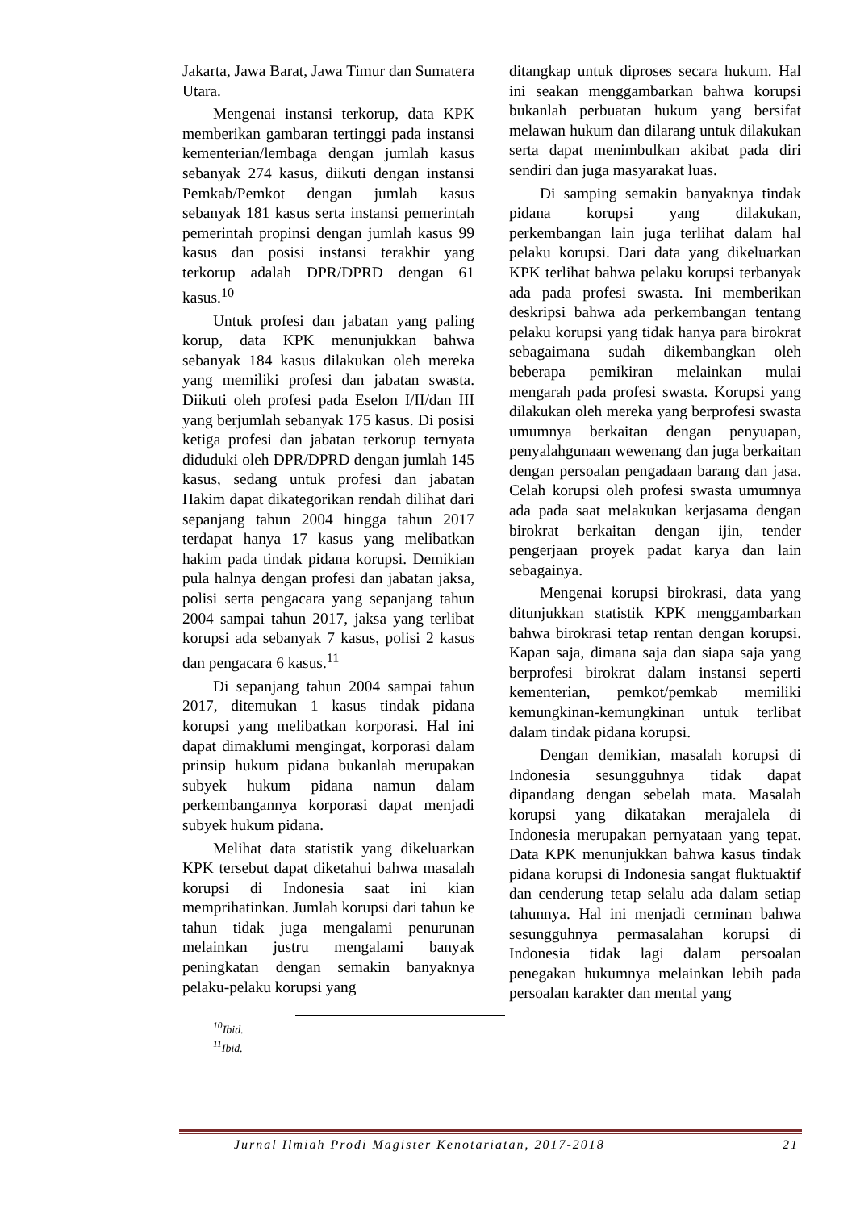Jakarta, Jawa Barat, Jawa Timur dan Sumatera Utara.
Mengenai instansi terkorup, data KPK memberikan gambaran tertinggi pada instansi kementerian/lembaga dengan jumlah kasus sebanyak 274 kasus, diikuti dengan instansi Pemkab/Pemkot dengan jumlah kasus sebanyak 181 kasus serta instansi pemerintah pemerintah propinsi dengan jumlah kasus 99 kasus dan posisi instansi terakhir yang terkorup adalah DPR/DPRD dengan 61 kasus.<sup>10</sup>
Untuk profesi dan jabatan yang paling korup, data KPK menunjukkan bahwa sebanyak 184 kasus dilakukan oleh mereka yang memiliki profesi dan jabatan swasta. Diikuti oleh profesi pada Eselon I/II/dan III yang berjumlah sebanyak 175 kasus. Di posisi ketiga profesi dan jabatan terkorup ternyata diduduki oleh DPR/DPRD dengan jumlah 145 kasus, sedang untuk profesi dan jabatan Hakim dapat dikategorikan rendah dilihat dari sepanjang tahun 2004 hingga tahun 2017 terdapat hanya 17 kasus yang melibatkan hakim pada tindak pidana korupsi. Demikian pula halnya dengan profesi dan jabatan jaksa, polisi serta pengacara yang sepanjang tahun 2004 sampai tahun 2017, jaksa yang terlibat korupsi ada sebanyak 7 kasus, polisi 2 kasus dan pengacara 6 kasus.<sup>11</sup>
Di sepanjang tahun 2004 sampai tahun 2017, ditemukan 1 kasus tindak pidana korupsi yang melibatkan korporasi. Hal ini dapat dimaklumi mengingat, korporasi dalam prinsip hukum pidana bukanlah merupakan subyek hukum pidana namun dalam perkembangannya korporasi dapat menjadi subyek hukum pidana.
Melihat data statistik yang dikeluarkan KPK tersebut dapat diketahui bahwa masalah korupsi di Indonesia saat ini kian memprihatinkan. Jumlah korupsi dari tahun ke tahun tidak juga mengalami penurunan melainkan justru mengalami banyak peningkatan dengan semakin banyaknya pelaku-pelaku korupsi yang
<sup>10</sup> Ibid.
<sup>11</sup> Ibid.
ditangkap untuk diproses secara hukum. Hal ini seakan menggambarkan bahwa korupsi bukanlah perbuatan hukum yang bersifat melawan hukum dan dilarang untuk dilakukan serta dapat menimbulkan akibat pada diri sendiri dan juga masyarakat luas.
Di samping semakin banyaknya tindak pidana korupsi yang dilakukan, perkembangan lain juga terlihat dalam hal pelaku korupsi. Dari data yang dikeluarkan KPK terlihat bahwa pelaku korupsi terbanyak ada pada profesi swasta. Ini memberikan deskripsi bahwa ada perkembangan tentang pelaku korupsi yang tidak hanya para birokrat sebagaimana sudah dikembangkan oleh beberapa pemikiran melainkan mulai mengarah pada profesi swasta. Korupsi yang dilakukan oleh mereka yang berprofesi swasta umumnya berkaitan dengan penyuapan, penyalahgunaan wewenang dan juga berkaitan dengan persoalan pengadaan barang dan jasa. Celah korupsi oleh profesi swasta umumnya ada pada saat melakukan kerjasama dengan birokrat berkaitan dengan ijin, tender pengerjaan proyek padat karya dan lain sebagainya.
Mengenai korupsi birokrasi, data yang ditunjukkan statistik KPK menggambarkan bahwa birokrasi tetap rentan dengan korupsi. Kapan saja, dimana saja dan siapa saja yang berprofesi birokrat dalam instansi seperti kementerian, pemkot/pemkab memiliki kemungkinan-kemungkinan untuk terlibat dalam tindak pidana korupsi.
Dengan demikian, masalah korupsi di Indonesia sesungguhnya tidak dapat dipandang dengan sebelah mata. Masalah korupsi yang dikatakan merajalela di Indonesia merupakan pernyataan yang tepat. Data KPK menunjukkan bahwa kasus tindak pidana korupsi di Indonesia sangat fluktuaktif dan cenderung tetap selalu ada dalam setiap tahunnya. Hal ini menjadi cerminan bahwa sesungguhnya permasalahan korupsi di Indonesia tidak lagi dalam persoalan penegakan hukumnya melainkan lebih pada persoalan karakter dan mental yang
Jurnal Ilmiah Prodi Magister Kenotariatan, 2017-2018 21